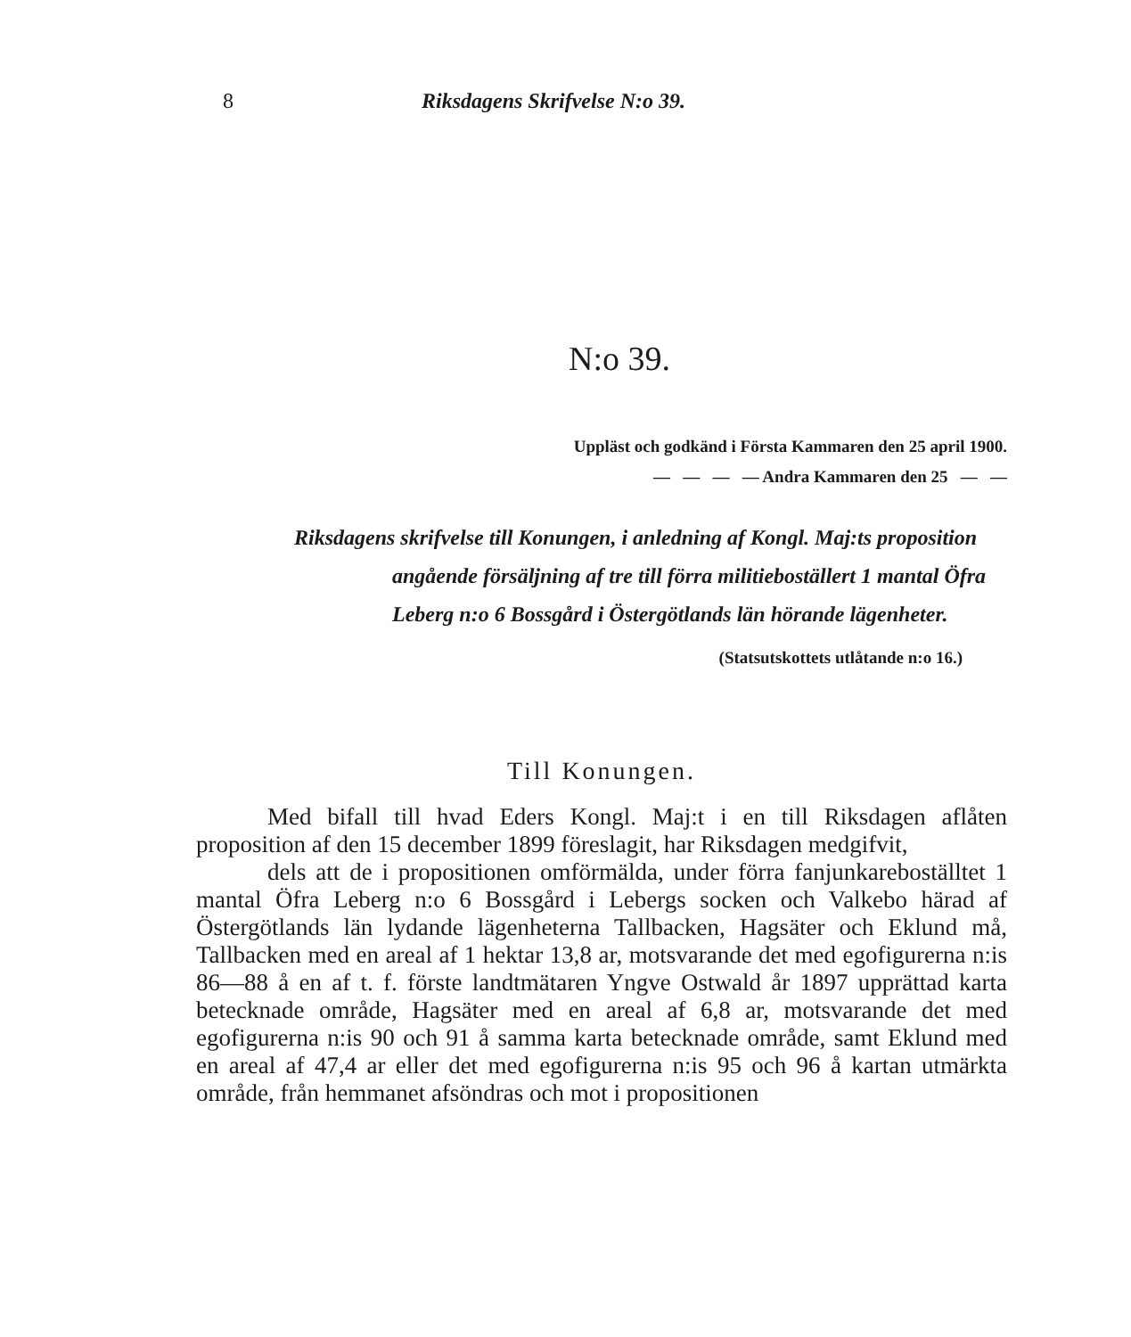8
Riksdagens Skrifvelse N:o 39.
N:o 39.
Uppläst och godkänd i Första Kammaren den 25 april 1900.
— — — — Andra Kammaren den 25 — —
Riksdagens skrifvelse till Konungen, i anledning af Kongl. Maj:ts proposition angående försäljning af tre till förra militieboställert 1 mantal Öfra Leberg n:o 6 Bossgård i Östergötlands län hörande lägenheter.
(Statsutskottets utlåtande n:o 16.)
Till Konungen.
Med bifall till hvad Eders Kongl. Maj:t i en till Riksdagen aflåten proposition af den 15 december 1899 föreslagit, har Riksdagen medgifvit,
dels att de i propositionen omförmälda, under förra fanjunkareboställtet 1 mantal Öfra Leberg n:o 6 Bossgård i Lebergs socken och Valkebo härad af Östergötlands län lydande lägenheterna Tallbacken, Hagsäter och Eklund må, Tallbacken med en areal af 1 hektar 13,8 ar, motsvarande det med egofigurerna n:is 86—88 å en af t. f. förste landtmätaren Yngve Ostwald år 1897 upprättad karta betecknade område, Hagsäter med en areal af 6,8 ar, motsvarande det med egofigurerna n:is 90 och 91 å samma karta betecknade område, samt Eklund med en areal af 47,4 ar eller det med egofigurerna n:is 95 och 96 å kartan utmärkta område, från hemmanet afsöndras och mot i propositionen